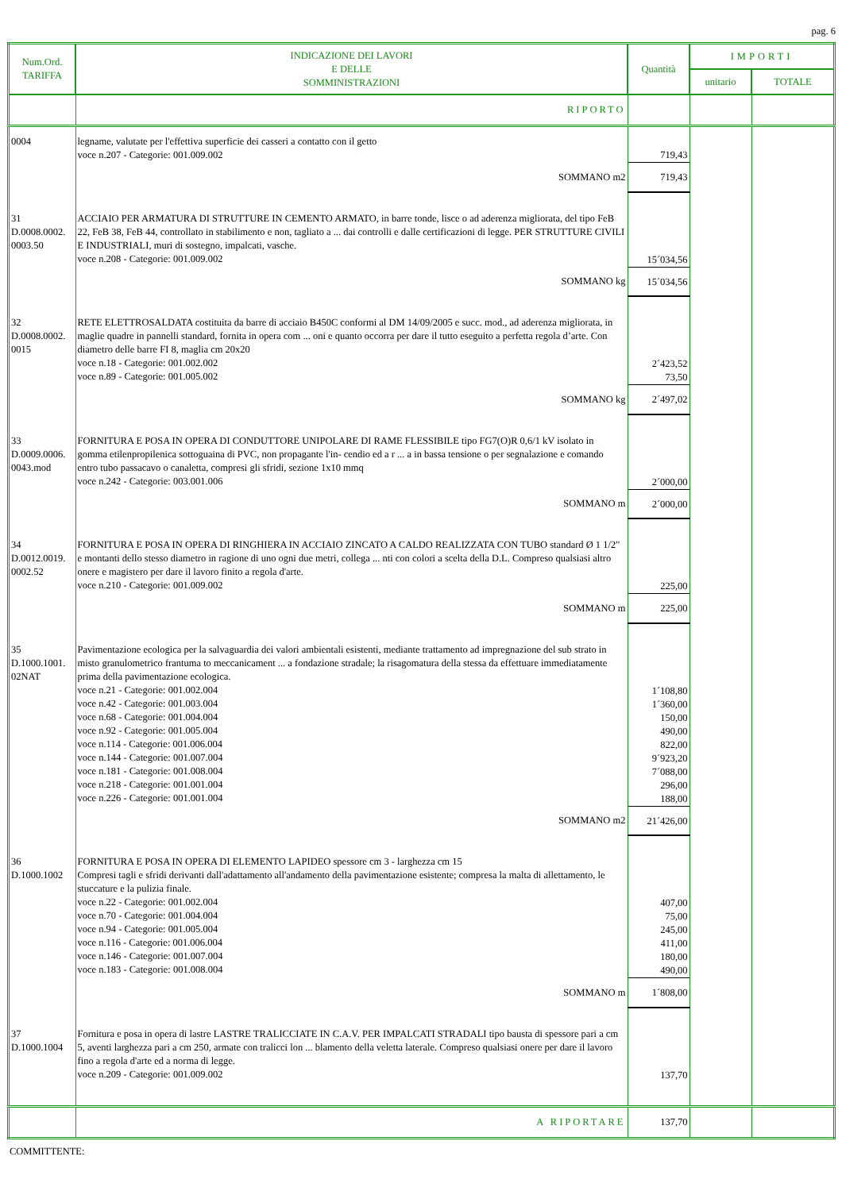pag. 6
| Num.Ord. TARIFFA | INDICAZIONE DEI LAVORI E DELLE SOMMINISTRAZIONI | Quantità | IMPORTI | |
| --- | --- | --- | --- | --- |
| | | | unitario | TOTALE |
| | RIPORTO | | | |
| 0004 | legname, valutate per l'effettiva superficie dei casseri a contatto con il getto voce n.207 - Categorie: 001.009.002 | 719,43 | | |
| | SOMMANO m2 | 719,43 | | |
| 31 D.0008.0002. 0003.50 | ACCIAIO PER ARMATURA DI STRUTTURE IN CEMENTO ARMATO, in barre tonde, lisce o ad aderenza migliorata, del tipo FeB 22, FeB 38, FeB 44, controllato in stabilimento e non, tagliato a ... dai controlli e dalle certificazioni di legge. PER STRUTTURE CIVILI E INDUSTRIALI, muri di sostegno, impalcati, vasche. voce n.208 - Categorie: 001.009.002 | 15´034,56 | | |
| | SOMMANO kg | 15´034,56 | | |
| 32 D.0008.0002. 0015 | RETE ELETTROSALDATA costituita da barre di acciaio B450C conformi al DM 14/09/2005 e succ. mod., ad aderenza migliorata, in maglie quadre in pannelli standard, fornita in opera com ... oni e quanto occorra per dare il tutto eseguito a perfetta regola d’arte. Con diametro delle barre FI 8, maglia cm 20x20 voce n.18 - Categorie: 001.002.002 voce n.89 - Categorie: 001.005.002 | 2´423,52 73,50 | | |
| | SOMMANO kg | 2´497,02 | | |
| 33 D.0009.0006. 0043.mod | FORNITURA E POSA IN OPERA DI CONDUTTORE UNIPOLARE DI RAME FLESSIBILE tipo FG7(O)R 0,6/1 kV isolato in gomma etilenpropilenica sottoguaina di PVC, non propagante l'in- cendio ed a r ... a in bassa tensione o per segnalazione e comando entro tubo passacavo o canaletta, compresi gli sfridi, sezione 1x10 mmq voce n.242 - Categorie: 003.001.006 | 2´000,00 | | |
| | SOMMANO m | 2´000,00 | | |
| 34 D.0012.0019. 0002.52 | FORNITURA E POSA IN OPERA DI RINGHIERA IN ACCIAIO ZINCATO A CALDO REALIZZATA CON TUBO standard Ø 1 1/2" e montanti dello stesso diametro in ragione di uno ogni due metri, collega ... nti con colori a scelta della D.L. Compreso qualsiasi altro onere e magistero per dare il lavoro finito a regola d'arte. voce n.210 - Categorie: 001.009.002 | 225,00 | | |
| | SOMMANO m | 225,00 | | |
| 35 D.1000.1001. 02NAT | Pavimentazione ecologica per la salvaguardia dei valori ambientali esistenti, mediante trattamento ad impregnazione del sub strato in misto granulometrico frantuma to meccanicament ... a fondazione stradale; la risagomatura della stessa da effettuare immediatamente prima della pavimentazione ecologica. voce n.21 - Categorie: 001.002.004 voce n.42 - Categorie: 001.003.004 voce n.68 - Categorie: 001.004.004 voce n.92 - Categorie: 001.005.004 voce n.114 - Categorie: 001.006.004 voce n.144 - Categorie: 001.007.004 voce n.181 - Categorie: 001.008.004 voce n.218 - Categorie: 001.001.004 voce n.226 - Categorie: 001.001.004 | 1´108,80 1´360,00 150,00 490,00 822,00 9´923,20 7´088,00 296,00 188,00 | | |
| | SOMMANO m2 | 21´426,00 | | |
| 36 D.1000.1002 | FORNITURA E POSA IN OPERA DI ELEMENTO LAPIDEO spessore cm 3 - larghezza cm 15 Compresi tagli e sfridi derivanti dall'adattamento all'andamento della pavimentazione esistente; compresa la malta di allettamento, le stuccature e la pulizia finale. voce n.22 - Categorie: 001.002.004 voce n.70 - Categorie: 001.004.004 voce n.94 - Categorie: 001.005.004 voce n.116 - Categorie: 001.006.004 voce n.146 - Categorie: 001.007.004 voce n.183 - Categorie: 001.008.004 | 407,00 75,00 245,00 411,00 180,00 490,00 | | |
| | SOMMANO m | 1´808,00 | | |
| 37 D.1000.1004 | Fornitura e posa in opera di lastre LASTRE TRALICCIATE IN C.A.V. PER IMPALCATI STRADALI tipo bausta di spessore pari a cm 5, aventi larghezza pari a cm 250, armate con tralicci lon ... blamento della veletta laterale. Compreso qualsiasi onere per dare il lavoro fino a regola d'arte ed a norma di legge. voce n.209 - Categorie: 001.009.002 | 137,70 | | |
| | A RIPORTARE | 137,70 | | |
COMMITTENTE: